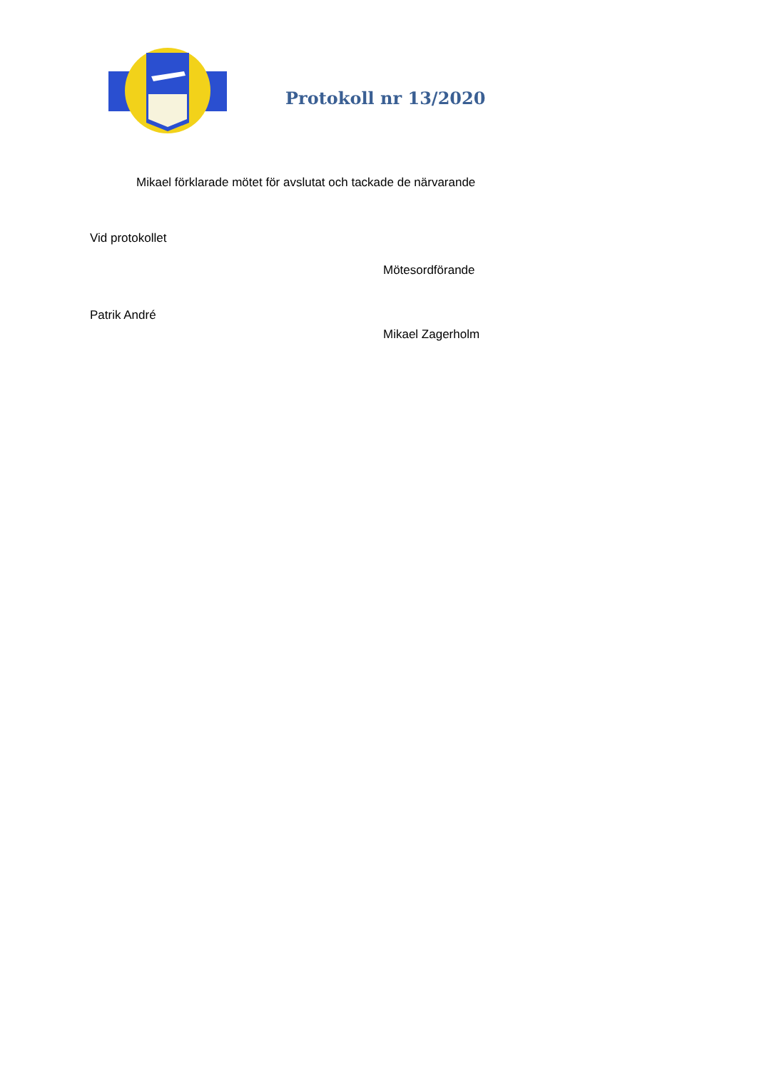Protokoll nr 13/2020
Mikael förklarade mötet för avslutat och tackade de närvarande
Vid protokollet
Patrik André
Mötesordförande
Mikael Zagerholm